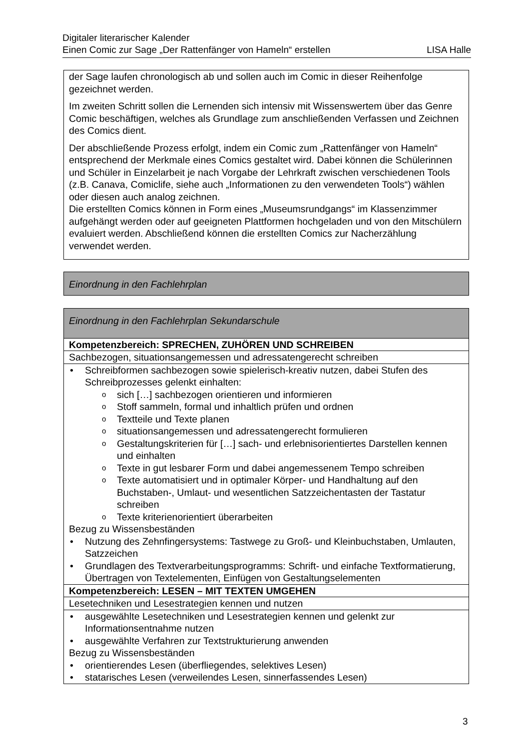Digitaler literarischer Kalender
Einen Comic zur Sage „Der Rattenfänger von Hameln“ erstellen LISA Halle
der Sage laufen chronologisch ab und sollen auch im Comic in dieser Reihenfolge gezeichnet werden.
Im zweiten Schritt sollen die Lernenden sich intensiv mit Wissenswertem über das Genre Comic beschäftigen, welches als Grundlage zum anschließenden Verfassen und Zeichnen des Comics dient.
Der abschließende Prozess erfolgt, indem ein Comic zum „Rattenfänger von Hameln“ entsprechend der Merkmale eines Comics gestaltet wird. Dabei können die Schülerinnen und Schüler in Einzelarbeit je nach Vorgabe der Lehrkraft zwischen verschiedenen Tools (z.B. Canava, Comiclife, siehe auch „Informationen zu den verwendeten Tools“) wählen oder diesen auch analog zeichnen.
Die erstellten Comics können in Form eines „Museumsrundgangs“ im Klassenzimmer aufgehängt werden oder auf geeigneten Plattformen hochgeladen und von den Mitschülern evaluiert werden. Abschließend können die erstellten Comics zur Nacherzählung verwendet werden.
Einordnung in den Fachlehrplan
Einordnung in den Fachlehrplan Sekundarschule
Kompetenzbereich: SPRECHEN, ZUHÖREN UND SCHREIBEN
Sachbezogen, situationsangemessen und adressatengerecht schreiben
• Schreibformen sachbezogen sowie spielerisch-kreativ nutzen, dabei Stufen des Schreibprozesses gelenkt einhalten:
o sich […] sachbezogen orientieren und informieren
o Stoff sammeln, formal und inhaltlich prüfen und ordnen
o Textteile und Texte planen
o situationsangemessen und adressatengerecht formulieren
o Gestaltungskriterien für […] sach- und erlebnisorientiertes Darstellen kennen und einhalten
o Texte in gut lesbarer Form und dabei angemessenem Tempo schreiben
o Texte automatisiert und in optimaler Körper- und Handhaltung auf den Buchstaben-, Umlaut- und wesentlichen Satzzeichentasten der Tastatur schreiben
o Texte kriterienorientiert überarbeiten
Bezug zu Wissensbeständen
• Nutzung des Zehnfingersystems: Tastwege zu Groß- und Kleinbuchstaben, Umlauten, Satzzeichen
• Grundlagen des Textverarbeitungsprogramms: Schrift- und einfache Textformatierung, Übertragen von Textelementen, Einfügen von Gestaltungselementen
Kompetenzbereich: LESEN – MIT TEXTEN UMGEHEN
Lesetechniken und Lesestrategien kennen und nutzen
• ausgewählte Lesetechniken und Lesestrategien kennen und gelenkt zur Informationsentnahme nutzen
• ausgewählte Verfahren zur Textstrukturierung anwenden
Bezug zu Wissensbeständen
• orientierendes Lesen (überfliegendes, selektives Lesen)
• statarisches Lesen (verweilendes Lesen, sinnerfassendes Lesen)
3